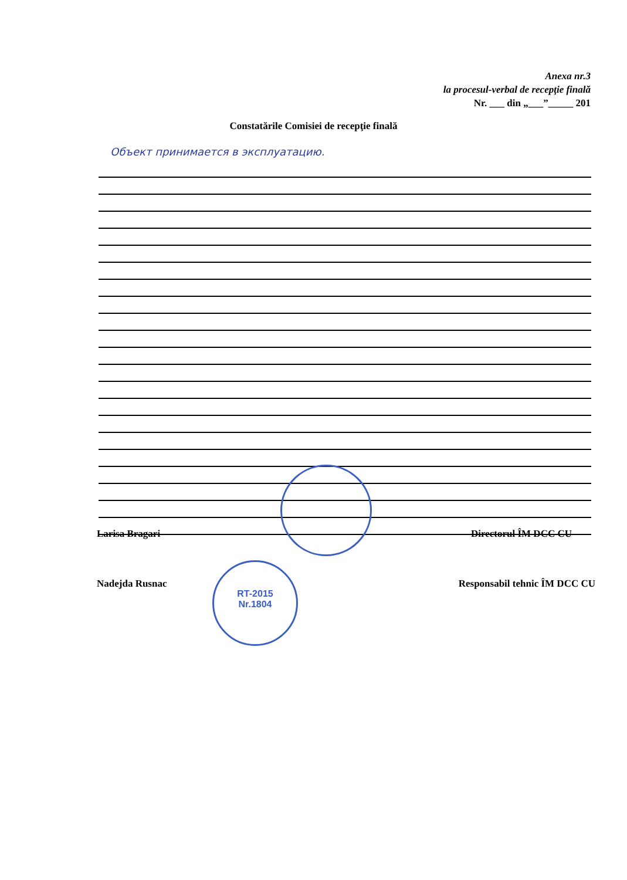Anexa nr.3
la procesul-verbal de recepţie finală
Nr. ___ din „___”_____ 201
Constatările Comisiei de recepţie finală
Объект принимается в эксплуатацию.
Larisa Bragari Directorul ÎM DCC CU
RT-2015
Nr.1804
Nadejda Rusnac Responsabil tehnic ÎM DCC CU